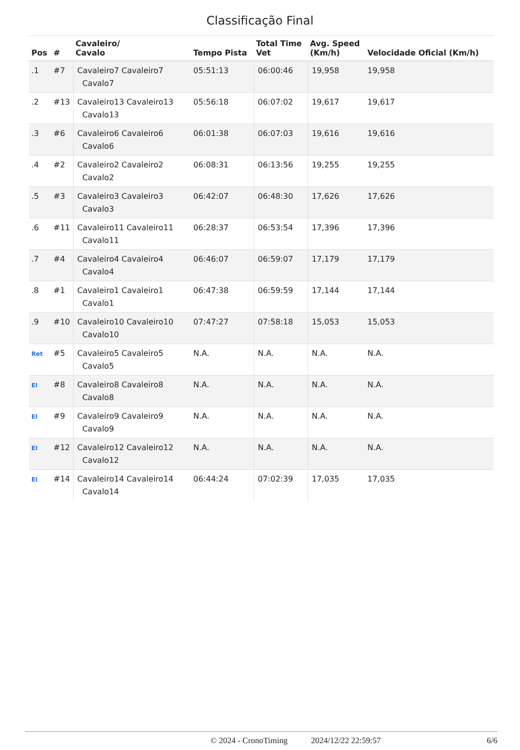Classificação Final
| Pos | # | Cavaleiro/ Cavalo | Tempo Pista | Total Time Vet | Avg. Speed (Km/h) | Velocidade Oficial (Km/h) |
| --- | --- | --- | --- | --- | --- | --- |
| .1 | #7 | Cavaleiro7 Cavaleiro7 Cavalo7 | 05:51:13 | 06:00:46 | 19,958 | 19,958 |
| .2 | #13 | Cavaleiro13 Cavaleiro13 Cavalo13 | 05:56:18 | 06:07:02 | 19,617 | 19,617 |
| .3 | #6 | Cavaleiro6 Cavaleiro6 Cavalo6 | 06:01:38 | 06:07:03 | 19,616 | 19,616 |
| .4 | #2 | Cavaleiro2 Cavaleiro2 Cavalo2 | 06:08:31 | 06:13:56 | 19,255 | 19,255 |
| .5 | #3 | Cavaleiro3 Cavaleiro3 Cavalo3 | 06:42:07 | 06:48:30 | 17,626 | 17,626 |
| .6 | #11 | Cavaleiro11 Cavaleiro11 Cavalo11 | 06:28:37 | 06:53:54 | 17,396 | 17,396 |
| .7 | #4 | Cavaleiro4 Cavaleiro4 Cavalo4 | 06:46:07 | 06:59:07 | 17,179 | 17,179 |
| .8 | #1 | Cavaleiro1 Cavaleiro1 Cavalo1 | 06:47:38 | 06:59:59 | 17,144 | 17,144 |
| .9 | #10 | Cavaleiro10 Cavaleiro10 Cavalo10 | 07:47:27 | 07:58:18 | 15,053 | 15,053 |
| Ret | #5 | Cavaleiro5 Cavaleiro5 Cavalo5 | N.A. | N.A. | N.A. | N.A. |
| El | #8 | Cavaleiro8 Cavaleiro8 Cavalo8 | N.A. | N.A. | N.A. | N.A. |
| El | #9 | Cavaleiro9 Cavaleiro9 Cavalo9 | N.A. | N.A. | N.A. | N.A. |
| El | #12 | Cavaleiro12 Cavaleiro12 Cavalo12 | N.A. | N.A. | N.A. | N.A. |
| El | #14 | Cavaleiro14 Cavaleiro14 Cavalo14 | 06:44:24 | 07:02:39 | 17,035 | 17,035 |
© 2024 - CronoTiming 2024/12/22 22:59:57 6/6